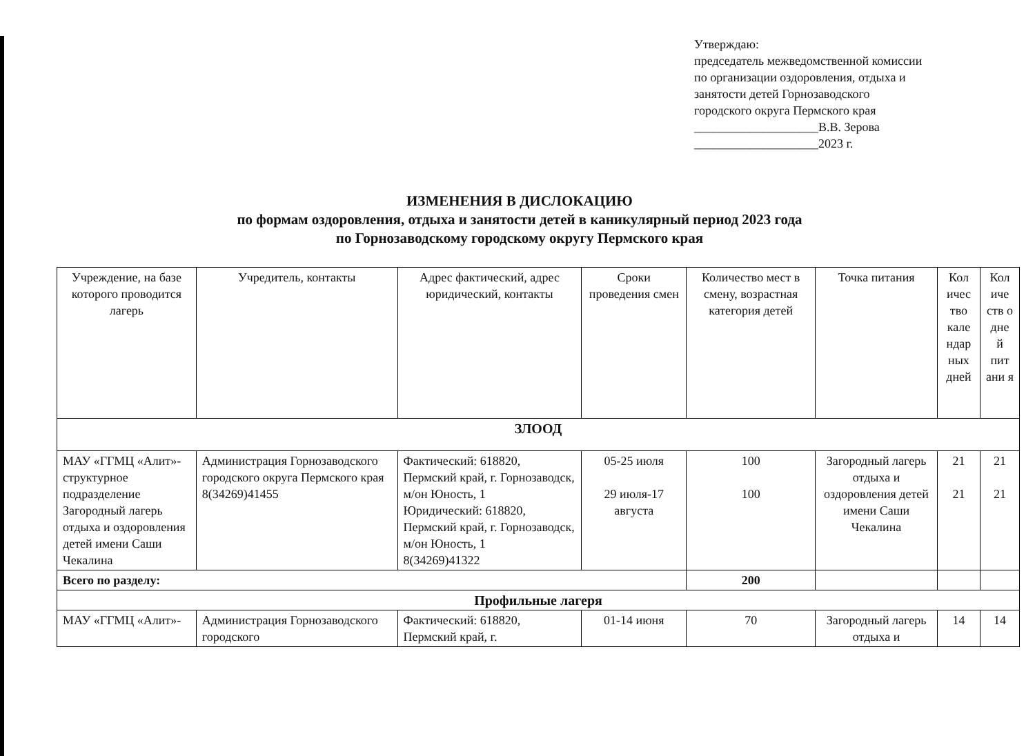Утверждаю:
председатель межведомственной комиссии
по организации оздоровления, отдыха и
занятости детей Горнозаводского
городского округа Пермского края
____________________В.В. Зерова
____________________2023 г.
ИЗМЕНЕНИЯ В ДИСЛОКАЦИЮ
по формам оздоровления, отдыха и занятости детей в каникулярный период 2023 года
по Горнозаводскому городскому округу Пермского края
| Учреждение, на базе которого проводится лагерь | Учредитель, контакты | Адрес фактический, адрес юридический, контакты | Сроки проведения смен | Количество мест в смену, возрастная категория детей | Точка питания | Кол ичес тво кале ндар ных дней | Кол иче ств о дне й пит ани я |
| --- | --- | --- | --- | --- | --- | --- | --- |
| ЗЛООД | | | | | | | |
| МАУ «ГГМЦ «Алит»-структурное подразделение Загородный лагерь отдыха и оздоровления детей имени Саши Чекалина | Администрация Горнозаводского городского округа Пермского края 8(34269)41455 | Фактический: 618820, Пермский край, г. Горнозаводск, м/он Юность, 1 Юридический: 618820, Пермский край, г. Горнозаводск, м/он Юность, 1 8(34269)41322 | 05-25 июля 29 июля-17 августа | 100 100 | Загородный лагерь отдыха и оздоровления детей имени Саши Чекалина | 21 21 | 21 21 |
| Всего по разделу: | | | | 200 | | | |
| Профильные лагеря | | | | | | | |
| МАУ «ГГМЦ «Алит»- | Администрация Горнозаводского городского | Фактический: 618820, Пермский край, г. | 01-14 июня | 70 | Загородный лагерь отдыха и | 14 | 14 |